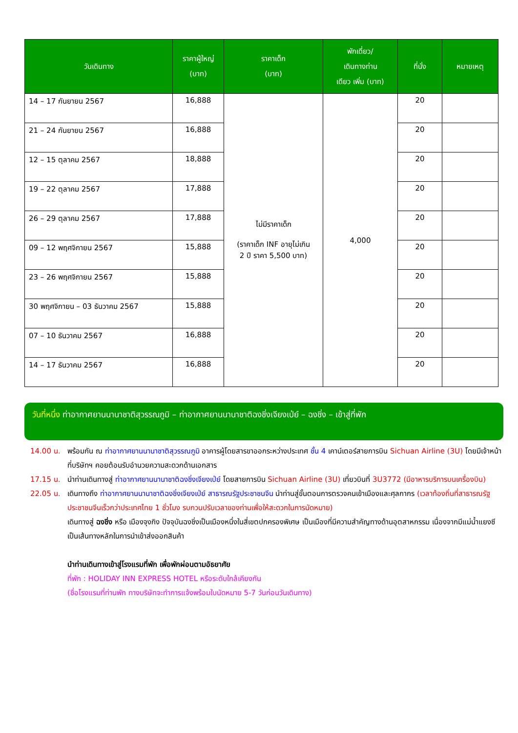| วันเดินทาง | ราคาผู้ใหญ่ (บาท) | ราคาเด็ก (บาท) | พักเดี่ยว/ เดินทางท่าน เดียว เพิ่ม (บาท) | ที่นั่ง | หมายเหตุ |
| --- | --- | --- | --- | --- | --- |
| 14 – 17 กันยายน 2567 | 16,888 | ไม่มีราคาเด็ก (ราคาเด็ก INF อายุไม่เกิน 2 ปี ราคา 5,500 บาท) | 4,000 | 20 | |
| 21 – 24 กันยายน 2567 | 16,888 | | | 20 | |
| 12 – 15 ตุลาคม 2567 | 18,888 | | | 20 | |
| 19 – 22 ตุลาคม 2567 | 17,888 | | | 20 | |
| 26 – 29 ตุลาคม 2567 | 17,888 | | | 20 | |
| 09 – 12 พฤศจิกายน 2567 | 15,888 | | | 20 | |
| 23 – 26 พฤศจิกายน 2567 | 15,888 | | | 20 | |
| 30 พฤศจิกายน – 03 ธันวาคม 2567 | 15,888 | | | 20 | |
| 07 – 10 ธันวาคม 2567 | 16,888 | | | 20 | |
| 14 – 17 ธันวาคม 2567 | 16,888 | | | 20 | |
วันที่หนึ่ง ท่าอากาศยานนานาชาติสุวรรณภูมิ – ท่าอากาศยานนานาชาติฉงชิ่งเจียงเป่ย์ – ฉงชิ่ง – เข้าสู่ที่พัก
14.00 น. พร้อมกัน ณ ท่าอากาศยานนานาชาติสุวรรณภูมิ อาคารผู้โดยสารขาออกระหว่างประเทศ ชั้น 4 เคาน์เตอร์สายการบิน Sichuan Airline (3U) โดยมีเจ้าหน้าที่บริษัทฯ คอยต้อนรับอำนวยความสะดวกด้านเอกสาร
17.15 น. นำท่านเดินทางสู่ ท่าอากาศยานนานาชาติฉงชิ่งเจียงเป่ย์ โดยสายการบิน Sichuan Airline (3U) เที่ยวบินที่ 3U3772 (มีอาหารบริการบนเครื่องบิน)
22.05 น. เดินทางถึง ท่าอากาศยานนานาชาติฉงชิ่งเจียงเป่ย์ สาธารณรัฐประชาชนจีน นำท่านสู่ขั้นตอนการตรวจคนเข้าเมืองและศุลกากร (เวลาท้องถิ่นที่สาธารณรัฐประชาชนจีนเร็วกว่าประเทศไทย 1 ชั่วโมง รบกวนปรับเวลาของท่านเพื่อให้สะดวกในการนัดหมาย)
เดินทางสู่ ฉงชิ่ง หรือ เมืองจุงกิง ปัจจุบันฉงชิ่งเป็นเมืองหนึ่งในสี่เขตปกครองพิเศษ เป็นเมืองที่มีความสำคัญทางด้านอุตสาหกรรม เนื่องจากมีแม่น้ำแยงซีเป็นเส้นทางหลักในการนำเข้าส่งออกสินค้า
นำท่านเดินทางเข้าสู่โรงแรมที่พัก เพื่อพักผ่อนตามอัธยาศัย
ที่พัก : HOLIDAY INN EXPRESS HOTEL หรือระดับใกล้เคียงกัน
(ชื่อโรงแรมที่ท่านพัก ทางบริษัทจะทำการแจ้งพร้อมใบนัดหมาย 5-7 วันก่อนวันเดินทาง)